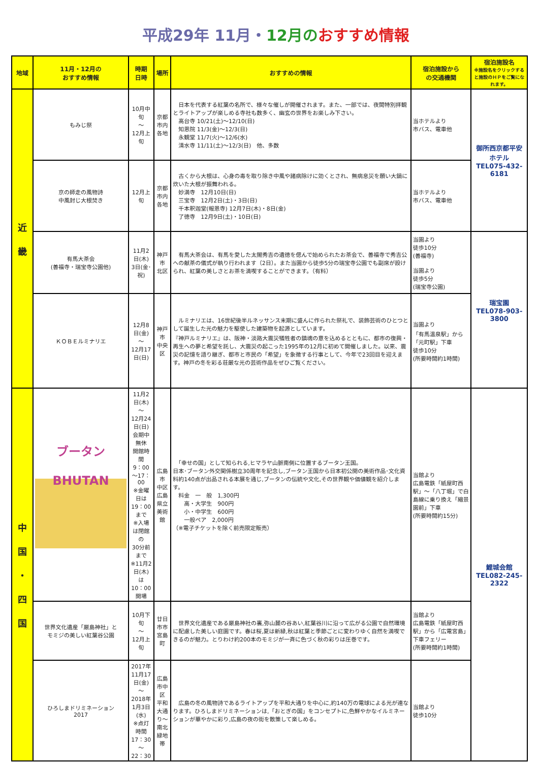平成29年 11月・12月の おすすめ情報
| 地域 | 11月・12月の おすすめ情報 | 時期 日時 | 場所 | おすすめの情報 | 宿泊施設から の交通機関 | 宿泊施設名 ※施設名をクリックすると施設のＨＰをご覧になれます。 |
| --- | --- | --- | --- | --- | --- | --- |
| 近 畿 | もみじ祭 | 10月中旬 ～ 12月上旬 | 京都市内 各地 | 日本を代表する紅葉の名所で、様々な催しが開催されます。また、一部では、夜間特別拝観とライトアップが楽しめる寺社も数多く、幽玄の世界をお楽しみ下さい。 高台寺 10/21(土)～12/10(日) 知恩院 11/3(金)～12/3(日) 永観堂 11/7(火)～12/6(水) 清水寺 11/11(土)～12/3(日) 他、多数 | 当ホテルより 市バス、電車他 | 御所西京都平安ホテル TEL075-432-6181 |
| | 京の師走の風物詩 中風封じ大根焚き | 12月上旬 | 京都市内 各地 | 古くから大根は、心身の毒を取り除き中風や諸病除けに効くとされ、無病息災を願い大鍋に炊いた大根が振舞われる。 妙満寺 12月10日(日) 三宝寺 12月2日(土)・3日(日) 千本釈迦堂(報恩寺) 12月7日(木)・8日(金) 了徳寺 12月9日(土)・10日(日) | 当ホテルより 市バス、電車他 | |
| | 有馬大茶会 (善福寺・瑞宝寺公園他) | 11月2日(木) 3日(金･祝) | 神戸市 北区 | 有馬大茶会は、有馬を愛した太閤秀吉の遺徳を偲んで始められたお茶会で、善福寺で秀吉公への献茶の儀式が執り行われます（2日）。また当園から徒歩5分の瑞宝寺公園でも副席が設けられ、紅葉の美しさとお茶を満喫することができます。（有料） | 当園より 徒歩10分 (善福寺) 当園より 徒歩5分 (瑞宝寺公園) | 瑞宝園 TEL078-903-3800 |
| | ＫＯＢＥルミナリエ | 12月8日(金) ～ 12月17日(日) | 神戸市 中央区 | ルミナリエは、16世紀後半ルネッサンス末期に盛んに作られた祭礼で、装飾芸術のひとつとして誕生した光の魅力を駆使した建築物を起源としています。 『神戸ルミナリエ』は、阪神・淡路大震災犠牲者の鎮魂の意を込めるとともに、都市の復興・再生への夢と希望を託し、大震災の起こった1995年の12月に初めて開催しました。以来、震災の記憶を語り継ぎ、都市と市民の「希望」を象徴する行事として、今年で23回目を迎えます。神戸の冬を彩る荘厳な光の芸術作品をぜひご覧ください。 | 当園より 「有馬温泉駅」から「元町駅」下車 徒歩10分 (所要時間約1時間) | |
| 中 国 ・ 四 国 | ブータン BHUTAN | 11月2日(木) ～ 12月24日(日) 会期中無休 開館時間 9：00～17：00 ※金曜日は 19：00まで ※入場は閉館の 30分前まで ※11月2日(木) は 10：00開場 | 広島市 中区 広島県立 美術館 | 「幸せの国」として知られる,ヒマラヤ山脈南側に位置するブータン王国。 日本･ブータン外交関係樹立30周年を記念し,ブータン王国から日本初公開の美術作品･文化資料約140点が出品される本展を通じ,ブータンの伝統や文化,その世界観や価値観を紹介します。 料金 一 般 1,300円 高・大学生 900円 小・中学生 600円 一般ペア 2,000円 （※電子チケットを除く前売限定販売） | 当館より 広島電鉄「紙屋町西駅」～「八丁堀」で白島線に乗り換え「縮景園前」下車 (所要時間約15分) | 鯉城会館 TEL082-245-2322 |
| | 世界文化遺産「厳島神社」と モミジの美しい紅葉谷公園 | 10月下旬 ～ 12月上旬 | 廿日市市 宮島町 | 世界文化遺産である厳島神社の裏,弥山麓の谷あい,紅葉谷川に沿って広がる公園で自然環境に配慮した美しい庭園です。春は桜,夏は新緑,秋は紅葉と季節ごとに変わりゆく自然を満喫できるのが魅力。とりわけ約200本のモミジが一斉に色づく秋の彩りは圧巻です。 | 当館より 広島電鉄「紙屋町西駅」から「広電宮島」下車フェリー (所要時間約1時間) | |
| | ひろしまドリミネーション 2017 | 2017年 11月17日(金) ～ 2018年 1月3日(水) ※点灯時間 17：30 ～ 22：30 | 広島市中区 平和大通り～ 南北緑地帯 | 広島の冬の風物詩であるライトアップを平和大通りを中心に,約140万の電球による光が連なります。ひろしまドリミネーションは,「おとぎの国」をコンセプトに,色鮮やかなイルミネーションが華やかに彩り,広島の夜の街を散策して楽しめる。 | 当館より 徒歩10分 | |